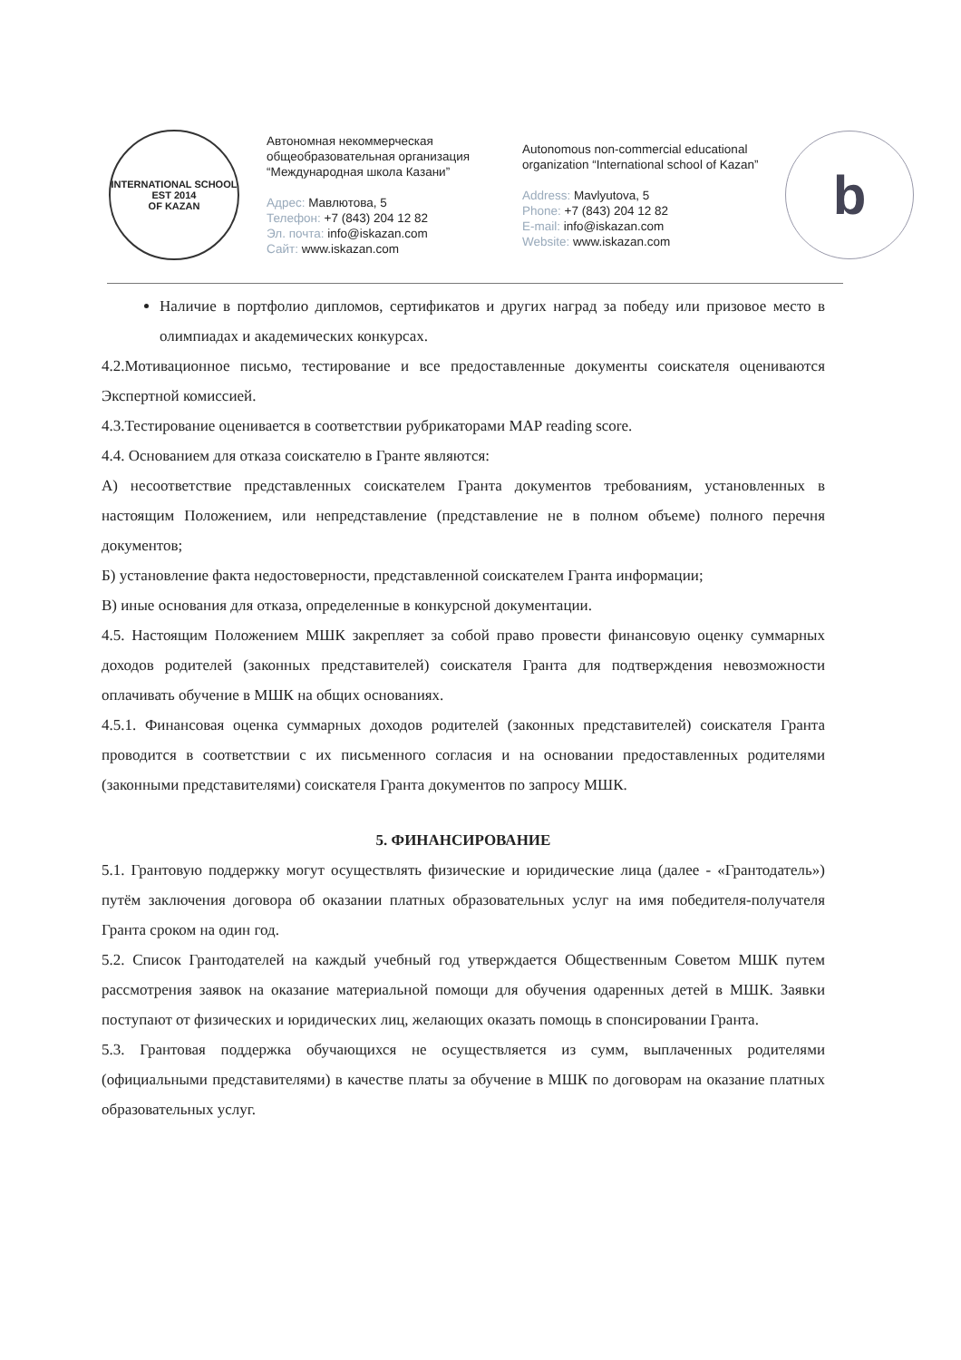INTERNATIONAL SCHOOL
EST 2014
OF KAZAN
Автономная некоммерческая общеобразовательная организация “Международная школа Казани”
Адрес: Мавлютова, 5
Телефон: +7 (843) 204 12 82
Эл. почта: info@iskazan.com
Сайт: www.iskazan.com
Autonomous non-commercial educational organization “International school of Kazan”
Address: Mavlyutova, 5
Phone: +7 (843) 204 12 82
E-mail: info@iskazan.com
Website: www.iskazan.com
b
Наличие в портфолио дипломов, сертификатов и других наград за победу или призовое место в олимпиадах и академических конкурсах.
4.2.Мотивационное письмо, тестирование и все предоставленные документы соискателя оцениваются Экспертной комиссией.
4.3.Тестирование оценивается в соответствии рубрикаторами MAP reading score.
4.4. Основанием для отказа соискателю в Гранте являются:
А) несоответствие представленных соискателем Гранта документов требованиям, установленных в настоящим Положением, или непредставление (представление не в полном объеме) полного перечня документов;
Б) установление факта недостоверности, представленной соискателем Гранта информации;
В) иные основания для отказа, определенные в конкурсной документации.
4.5. Настоящим Положением МШК закрепляет за собой право провести финансовую оценку суммарных доходов родителей (законных представителей) соискателя Гранта для подтверждения невозможности оплачивать обучение в МШК на общих основаниях.
4.5.1. Финансовая оценка суммарных доходов родителей (законных представителей) соискателя Гранта проводится в соответствии с их письменного согласия и на основании предоставленных родителями (законными представителями) соискателя Гранта документов по запросу МШК.
5. ФИНАНСИРОВАНИЕ
5.1. Грантовую поддержку могут осуществлять физические и юридические лица (далее - «Грантодатель») путём заключения договора об оказании платных образовательных услуг на имя победителя-получателя Гранта сроком на один год.
5.2. Список Грантодателей на каждый учебный год утверждается Общественным Советом МШК путем рассмотрения заявок на оказание материальной помощи для обучения одаренных детей в МШК. Заявки поступают от физических и юридических лиц, желающих оказать помощь в спонсировании Гранта.
5.3. Грантовая поддержка обучающихся не осуществляется из сумм, выплаченных родителями (официальными представителями) в качестве платы за обучение в МШК по договорам на оказание платных образовательных услуг.